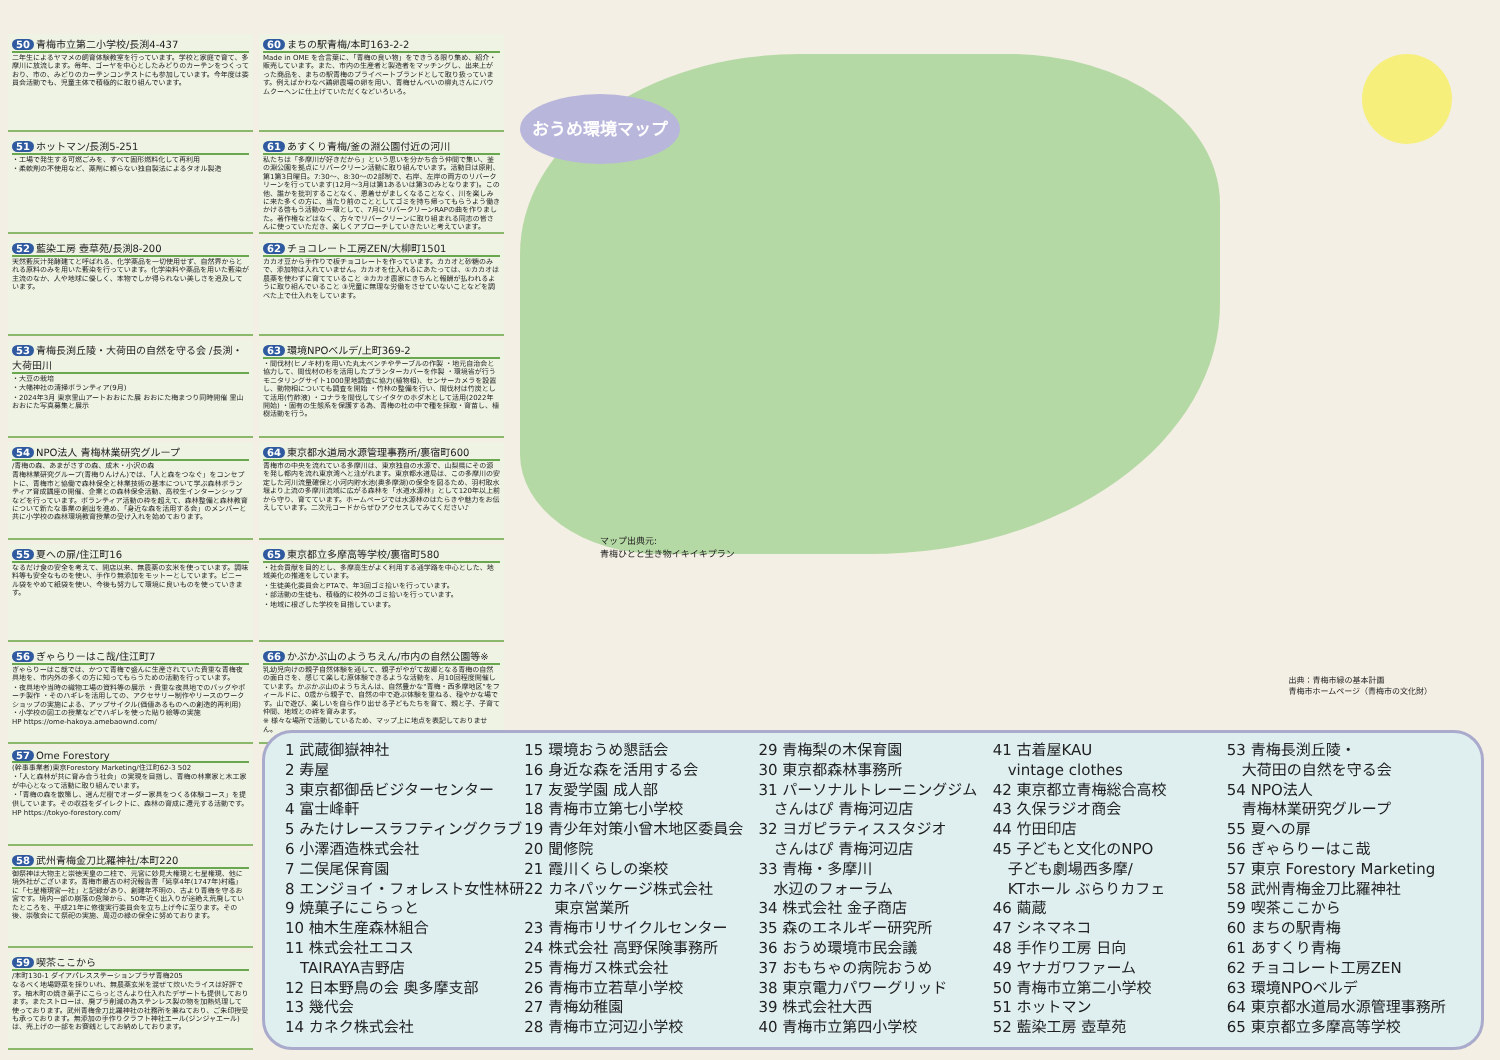50 青梅市立第二小学校/長渕4-437
二年生によるヤマメの飼育体験教室を行っています。学校と家庭で育て、多摩川に放流します。毎年、ゴーヤを中心としたみどりのカーテンをつくっており、市の、みどりのカーテンコンテストにも参加しています。今年度は委員会活動でも、児童主体で積極的に取り組んでいます。
51 ホットマン/長渕5-251
・工場で発生する可燃ごみを、すべて固形燃料化して再利用
・柔軟剤の不使用など、薬剤に頼らない独自製法によるタオル製造
52 藍染工房 壺草苑/長渕8-200
天然藍灰汁発酵建てと呼ばれる、化学薬品を一切使用せず、自然界からとれる原料のみを用いた藍染を行っています。化学染料や薬品を用いた藍染が主流のなか、人や地球に優しく、本物でしか得られない美しさを追及しています。
53 青梅長渕丘陵・大荷田の自然を守る会 /長渕・大荷田川
・大豆の栽培
・大幡神社の清掃ボランティア(9月)
・2024年3月 東京里山アートおおにた展 おおにた梅まつり同時開催 里山おおにた写真募集と展示
54 NPO法人 青梅林業研究グループ
/青梅の森、あまがさすの森、成木・小沢の森
青梅林業研究グループ(青梅りんけん)では、「人と森をつなぐ」をコンセプトに、青梅市と協働で森林保全と林業技術の基本について学ぶ森林ボランティア育成講座の開催、企業との森林保全活動、高校生インターンシップなどを行っています。ボランティア活動の枠を超えて、森林整備と森林教育について新たな事業の創出を進め、「身近な森を活用する会」のメンバーと共に小学校の森林環境教育授業の受け入れを始めております。
55 夏への扉/住江町16
なるだけ食の安全を考えて、開店以来、無農薬の玄米を使っています。調味料等も安全なものを使い、手作り無添加をモットーとしています。ビニール袋をやめて紙袋を使い、今後も努力して環境に良いものを使っていきます。
56 ぎゃらりーはこ哉/住江町7
ぎゃらりーはこ哉では、かつて青梅で盛んに生産されていた貴重な青梅夜具地を、市内外の多くの方に知ってもらうための活動を行っています。
・夜具地や当時の織物工場の資料等の展示 ・貴重な夜具地でのバッグやポーチ製作 ・そのハギレを活用しての、アクセサリー制作やリースのワークショップの実施による、アップサイクル(価値あるものへの創造的再利用) ・小学校の図工の授業などでハギレを使った貼り絵等の実施
HP https://ome-hakoya.amebaownd.com/
57 Ome Forestory
(幹事事業者)東京Forestory Marketing/住江町62-3 502
・「人と森林が共に育み合う社会」の実現を目指し、青梅の林業家と木工家が中心となって活動に取り組んでいます。
・「青梅の森を散策し、選んだ樹でオーダー家具をつくる体験コース」を提供しています。その収益をダイレクトに、森林の育成に還元する活動です。
HP https://tokyo-forestory.com/
58 武州青梅金刀比羅神社/本町220
御祭神は大物主と崇徳天皇の二柱で、元宮に妙見大権現と七星権現、他に境外社がございます。青梅市最古の村況報告書「延享4年(1747年)村鑑」に「七星権現宮一社」と記録があり、創建年不明の、古より青梅を守るお宮です。境内一部の崩落の危険から、50年近く出入りが途絶え荒廃していたところを、平成21年に修復実行委員会を立ち上げ今に至ります。その後、崇敬会にて祭祀の実施、周辺の緑の保全に努めております。
59 喫茶ここから
/本町130-1 ダイアパレスステーションプラザ青梅205
なるべく地場野菜を採りいれ、無農薬玄米を混ぜて炊いたライスは好評です。柚木町の焼き菓子にこらっとさんより仕入れたデザートも提供しております。またストローは、廃プラ削減の為ステンレス製の物を加熱処理して使っております。武州青梅金刀比羅神社の社務所を兼ねており、ご朱印授受も承っております。無添加の手作りクラフト神社エール(ジンジャエール)は、売上げの一部をお賽銭としてお納めしております。
60 まちの駅青梅/本町163-2-2
Made in OME を合言葉に、「青梅の良い物」をできうる限り集め、紹介・販売しています。また、市内の生産者と製造者をマッチングし、出来上がった商品を、まちの駅青梅のプライベートブランドとして取り扱っています。例えばかわなべ鶏卵農場の卵を用い、青梅せんべいの柳丸さんにバウムクーヘンに仕上げていただくなどいろいろ。
61 あすくり青梅/釜の淵公園付近の河川
私たちは「多摩川が好きだから」という思いを分かち合う仲間で集い、釜の淵公園を拠点にリバークリーン活動に取り組んでいます。活動日は原則、第1第3日曜日。7:30～、8:30～の2部制で、右岸、左岸の両方のリバークリーンを行っています(12月～3月は第1あるいは第3のみとなります)。この他、誰かを批判することなく、恩着せがましくなることなく、川を楽しみに来た多くの方に、当たり前のこととしてゴミを持ち帰ってもらうよう働きかける啓もう活動の一環として、7月にリバークリーンRAPの曲を作りました。著作権などはなく、方々でリバークリーンに取り組まれる同志の皆さんに使っていただき、楽しくアプローチしていきたいと考えています。
62 チョコレート工房ZEN/大柳町1501
カカオ豆から手作りで板チョコレートを作っています。カカオと砂糖のみで、添加物は入れていません。カカオを仕入れるにあたっては、①カカオは農薬を使わずに育てていること ②カカオ農家にきちんと報酬が払われるように取り組んでいること ③児童に無理な労働をさせていないことなどを調べた上で仕入れをしています。
63 環境NPOベルデ/上町369-2
・間伐材(ヒノキ材)を用いた丸太ベンチやテーブルの作製 ・地元自治会と協力して、間伐材の杉を活用したプランターカバーを作製 ・環境省が行うモニタリングサイト1000里地調査に協力(植物相)、センサーカメラを設置し、動物相についても調査を開始 ・竹林の整備を行い、間伐材は竹炭として活用(竹酢液) ・コナラを間伐してシイタケのホダ木として活用(2022年開始) ・固有の生態系を保護する為、青梅の杜の中で種を採取・育苗し、植樹活動を行う。
64 東京都水道局水源管理事務所/裏宿町600
青梅市の中央を流れている多摩川は、東京独自の水源で、山梨県にその源を発し都内を流れ東京湾へと注がれます。東京都水道局は、この多摩川の安定した河川流量確保と小河内貯水池(奥多摩湖)の保全を図るため、羽村取水堰より上流の多摩川流域に広がる森林を「水道水源林」として120年以上前から守り、育てています。ホームページでは水源林のはたらきや魅力をお伝えしています。二次元コードからぜひアクセスしてみてください♪
65 東京都立多摩高等学校/裏宿町580
・社会貢献を目的とし、多摩高生がよく利用する通学路を中心とした、地域美化の推進をしています。
・生徒美化委員会とPTAで、年3回ゴミ拾いを行っています。
・部活動の生徒も、積極的に校外のゴミ拾いを行っています。
・地域に根ざした学校を目指しています。
66 かぷかぷ山のようちえん/市内の自然公園等※
乳幼児向けの親子自然体験を通して、親子がやがて故郷となる青梅の自然の面白さを、感じて楽しむ原体験できるような活動を、月10回程度開催しています。かぷかぷ山のようちえんは、自然豊かな"青梅・西多摩地区"をフィールドに、0歳から親子で、自然の中で遊ぶ体験を重ねる、穏やかな場です。山で遊び、楽しいを自ら作り出せる子どもたちを育て、親と子、子育て仲間、地域との絆を育みます。
※ 様々な場所で活動しているため、マップ上に地点を表記しておりません。
おうめ環境マップ
マップ出典元:
青梅ひとと生き物イキイキプラン
出典：青梅市緑の基本計画
青梅市ホームページ（青梅市の文化財）
1 武蔵御嶽神社
2 寿屋
3 東京都御岳ビジターセンター
4 富士峰軒
5 みたけレースラフティングクラブ
6 小澤酒造株式会社
7 二俣尾保育園
8 エンジョイ・フォレスト女性林研
9 焼菓子にこらっと
10 柚木生産森林組合
11 株式会社エコス
　TAIRAYA吉野店
12 日本野鳥の会 奥多摩支部
13 幾代会
14 カネク株式会社
15 環境おうめ懇話会
16 身近な森を活用する会
17 友愛学園 成人部
18 青梅市立第七小学校
19 青少年対策小曾木地区委員会
20 聞修院
21 霞川くらしの楽校
22 カネパッケージ株式会社
　　東京営業所
23 青梅市リサイクルセンター
24 株式会社 高野保険事務所
25 青梅ガス株式会社
26 青梅市立若草小学校
27 青梅幼稚園
28 青梅市立河辺小学校
29 青梅梨の木保育園
30 東京都森林事務所
31 パーソナルトレーニングジム
　さんはぴ 青梅河辺店
32 ヨガピラティススタジオ
　さんはぴ 青梅河辺店
33 青梅・多摩川
　水辺のフォーラム
34 株式会社 金子商店
35 森のエネルギー研究所
36 おうめ環境市民会議
37 おもちゃの病院おうめ
38 東京電力パワーグリッド
39 株式会社大西
40 青梅市立第四小学校
41 古着屋KAU
　vintage clothes
42 東京都立青梅総合高校
43 久保ラジオ商会
44 竹田印店
45 子どもと文化のNPO
　子ども劇場西多摩/
　KTホール ぶらりカフェ
46 繭蔵
47 シネマネコ
48 手作り工房 日向
49 ヤナガワファーム
50 青梅市立第二小学校
51 ホットマン
52 藍染工房 壺草苑
53 青梅長渕丘陵・
　大荷田の自然を守る会
54 NPO法人
　青梅林業研究グループ
55 夏への扉
56 ぎゃらりーはこ哉
57 東京 Forestory Marketing
58 武州青梅金刀比羅神社
59 喫茶ここから
60 まちの駅青梅
61 あすくり青梅
62 チョコレート工房ZEN
63 環境NPOベルデ
64 東京都水道局水源管理事務所
65 東京都立多摩高等学校